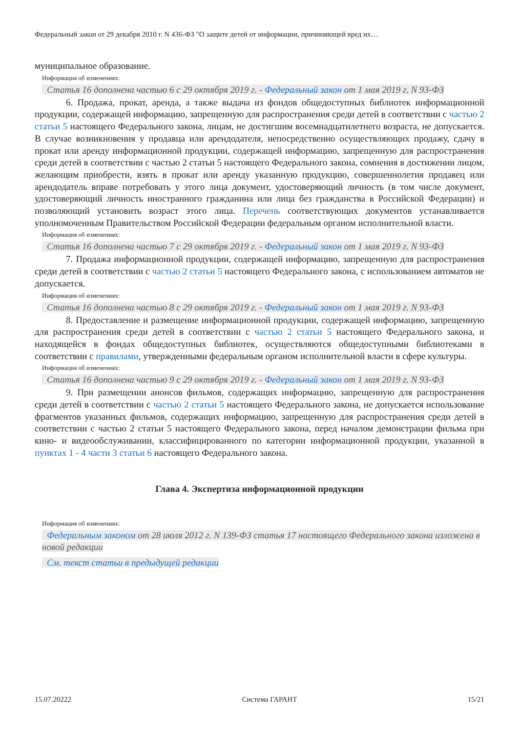Федеральный закон от 29 декабря 2010 г. N 436-ФЗ "О защите детей от информации, причиняющей вред их…
муниципальное образование.
Информация об изменениях:
Статья 16 дополнена частью 6 с 29 октября 2019 г. - Федеральный закон от 1 мая 2019 г. N 93-ФЗ
6. Продажа, прокат, аренда, а также выдача из фондов общедоступных библиотек информационной продукции, содержащей информацию, запрещенную для распространения среди детей в соответствии с частью 2 статьи 5 настоящего Федерального закона, лицам, не достигшим восемнадцатилетнего возраста, не допускается. В случае возникновения у продавца или арендодателя, непосредственно осуществляющих продажу, сдачу в прокат или аренду информационной продукции, содержащей информацию, запрещенную для распространения среди детей в соответствии с частью 2 статьи 5 настоящего Федерального закона, сомнения в достижении лицом, желающим приобрести, взять в прокат или аренду указанную продукцию, совершеннолетия продавец или арендодатель вправе потребовать у этого лица документ, удостоверяющий личность (в том числе документ, удостоверяющий личность иностранного гражданина или лица без гражданства в Российской Федерации) и позволяющий установить возраст этого лица. Перечень соответствующих документов устанавливается уполномоченным Правительством Российской Федерации федеральным органом исполнительной власти.
Информация об изменениях:
Статья 16 дополнена частью 7 с 29 октября 2019 г. - Федеральный закон от 1 мая 2019 г. N 93-ФЗ
7. Продажа информационной продукции, содержащей информацию, запрещенную для распространения среди детей в соответствии с частью 2 статьи 5 настоящего Федерального закона, с использованием автоматов не допускается.
Информация об изменениях:
Статья 16 дополнена частью 8 с 29 октября 2019 г. - Федеральный закон от 1 мая 2019 г. N 93-ФЗ
8. Предоставление и размещение информационной продукции, содержащей информацию, запрещенную для распространения среди детей в соответствии с частью 2 статьи 5 настоящего Федерального закона, и находящейся в фондах общедоступных библиотек, осуществляются общедоступными библиотеками в соответствии с правилами, утвержденными федеральным органом исполнительной власти в сфере культуры.
Информация об изменениях:
Статья 16 дополнена частью 9 с 29 октября 2019 г. - Федеральный закон от 1 мая 2019 г. N 93-ФЗ
9. При размещении анонсов фильмов, содержащих информацию, запрещенную для распространения среди детей в соответствии с частью 2 статьи 5 настоящего Федерального закона, не допускается использование фрагментов указанных фильмов, содержащих информацию, запрещенную для распространения среди детей в соответствии с частью 2 статьи 5 настоящего Федерального закона, перед началом демонстрации фильма при кино- и видеообслуживании, классифицированного по категории информационной продукции, указанной в пунктах 1 - 4 части 3 статьи 6 настоящего Федерального закона.
Глава 4. Экспертиза информационной продукции
Информация об изменениях:
Федеральным законом от 28 июля 2012 г. N 139-ФЗ статья 17 настоящего Федерального закона изложена в новой редакции
См. текст статьи в предыдущей редакции
15.07.20222 Система ГАРАНТ 15/21